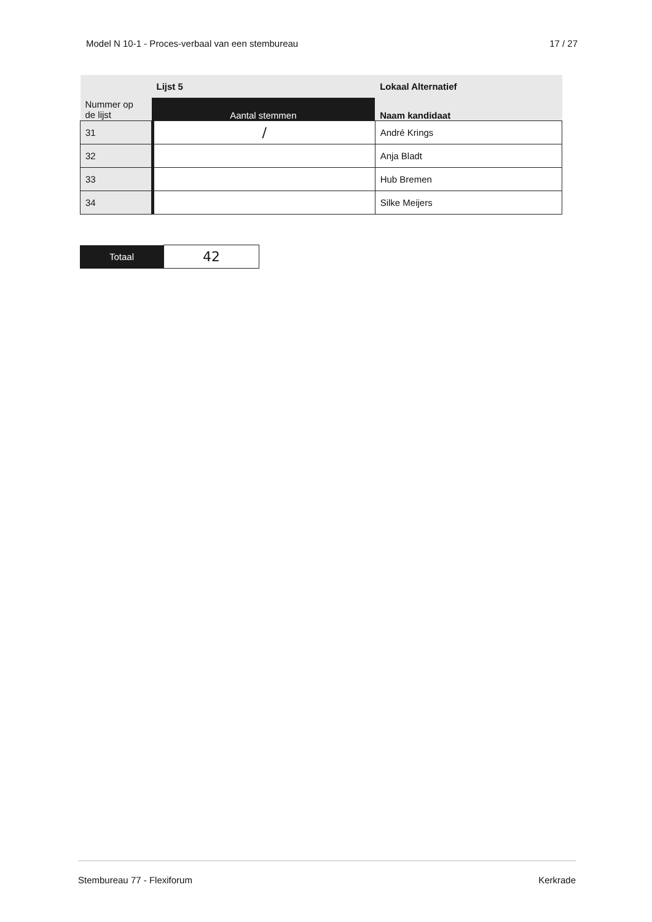Model N 10-1 - Proces-verbaal van een stembureau 17 / 27
| | Lijst 5 | | Lokaal Alternatief |
| --- | --- | --- | --- |
| Nummer op de lijst | Aantal stemmen | | Naam kandidaat |
| 31 | | / | André Krings |
| 32 | | | Anja Bladt |
| 33 | | | Hub Bremen |
| 34 | | | Silke Meijers |
| Totaal | 42 |
Stembureau 77 - Flexiforum Kerkrade